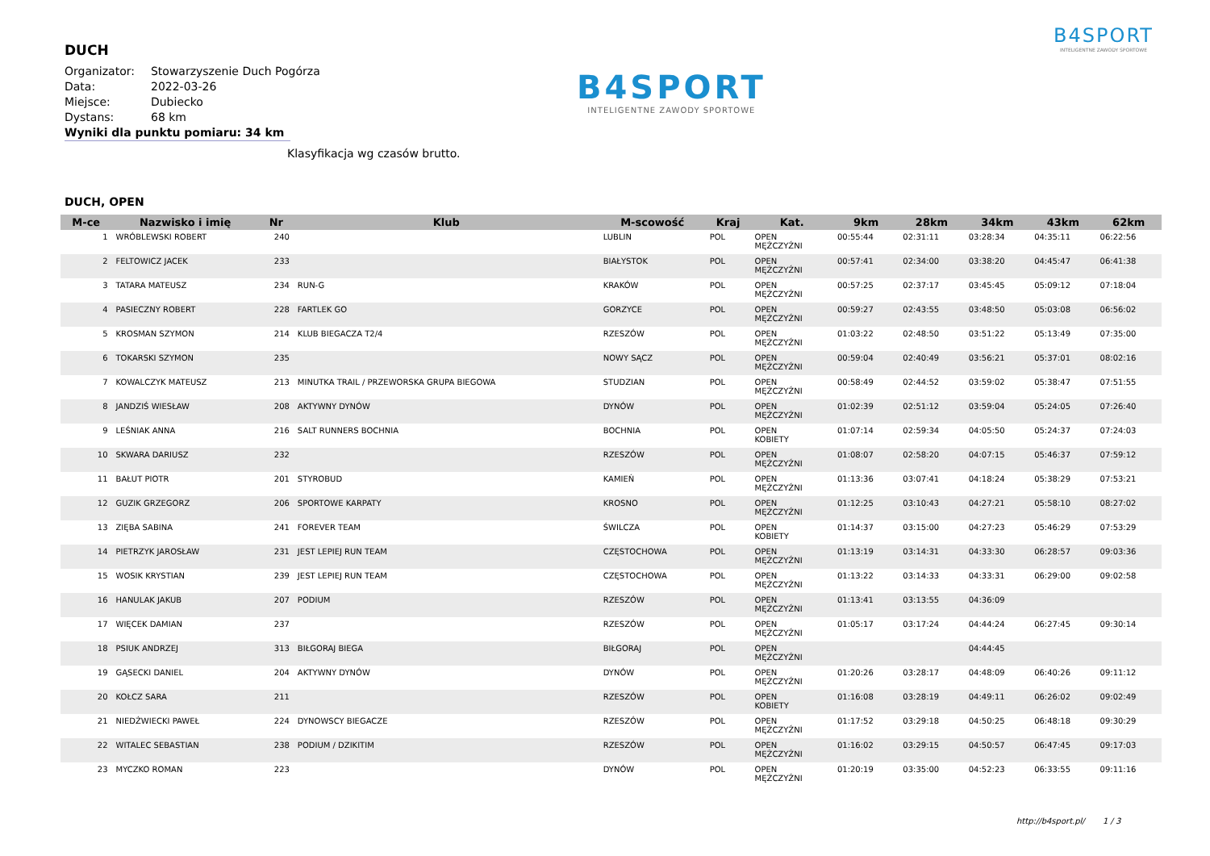DUCH
| Organizator: | Stowarzyszenie Duch Pogórza |
| Data: | 2022-03-26 |
| Miejsce: | Dubiecko |
| Dystans: | 68 km |
Wyniki dla punktu pomiaru: 34 km
B4SPORT
INTELIGENTNE ZAWODY SPORTOWE
B4SPORT
INTELIGENTNE ZAWODY SPORTOWE
Klasyfikacja wg czasów brutto.
DUCH, OPEN
| M-ce | Nazwisko i imię | Nr | Klub | M-scowość | Kraj | Kat. | 9km | 28km | 34km | 43km | 62km |
| --- | --- | --- | --- | --- | --- | --- | --- | --- | --- | --- | --- |
| 1 | WRÓBLEWSKI ROBERT | 240 | | LUBLIN | POL | OPEN MĘŻCZYŹNI | 00:55:44 | 02:31:11 | 03:28:34 | 04:35:11 | 06:22:56 |
| 2 | FELTOWICZ JACEK | 233 | | BIAŁYSTOK | POL | OPEN MĘŻCZYŹNI | 00:57:41 | 02:34:00 | 03:38:20 | 04:45:47 | 06:41:38 |
| 3 | TATARA MATEUSZ | 234 | RUN-G | KRAKÓW | POL | OPEN MĘŻCZYŹNI | 00:57:25 | 02:37:17 | 03:45:45 | 05:09:12 | 07:18:04 |
| 4 | PASIECZNY ROBERT | 228 | FARTLEK GO | GORZYCE | POL | OPEN MĘŻCZYŹNI | 00:59:27 | 02:43:55 | 03:48:50 | 05:03:08 | 06:56:02 |
| 5 | KROSMAN SZYMON | 214 | KLUB BIEGACZA T2/4 | RZESZÓW | POL | OPEN MĘŻCZYŹNI | 01:03:22 | 02:48:50 | 03:51:22 | 05:13:49 | 07:35:00 |
| 6 | TOKARSKI SZYMON | 235 | | NOWY SĄCZ | POL | OPEN MĘŻCZYŹNI | 00:59:04 | 02:40:49 | 03:56:21 | 05:37:01 | 08:02:16 |
| 7 | KOWALCZYK MATEUSZ | 213 | MINUTKA TRAIL / PRZEWORSKA GRUPA BIEGOWA | STUDZIAN | POL | OPEN MĘŻCZYŹNI | 00:58:49 | 02:44:52 | 03:59:02 | 05:38:47 | 07:51:55 |
| 8 | JANDZIŚ WIESŁAW | 208 | AKTYWNY DYNÓW | DYNÓW | POL | OPEN MĘŻCZYŹNI | 01:02:39 | 02:51:12 | 03:59:04 | 05:24:05 | 07:26:40 |
| 9 | LEŚNIAK ANNA | 216 | SALT RUNNERS BOCHNIA | BOCHNIA | POL | OPEN KOBIETY | 01:07:14 | 02:59:34 | 04:05:50 | 05:24:37 | 07:24:03 |
| 10 | SKWARA DARIUSZ | 232 | | RZESZÓW | POL | OPEN MĘŻCZYŹNI | 01:08:07 | 02:58:20 | 04:07:15 | 05:46:37 | 07:59:12 |
| 11 | BAŁUT PIOTR | 201 | STYROBUD | KAMIEŃ | POL | OPEN MĘŻCZYŹNI | 01:13:36 | 03:07:41 | 04:18:24 | 05:38:29 | 07:53:21 |
| 12 | GUZIK GRZEGORZ | 206 | SPORTOWE KARPATY | KROSNO | POL | OPEN MĘŻCZYŹNI | 01:12:25 | 03:10:43 | 04:27:21 | 05:58:10 | 08:27:02 |
| 13 | ZIĘBA SABINA | 241 | FOREVER TEAM | ŚWILCZA | POL | OPEN KOBIETY | 01:14:37 | 03:15:00 | 04:27:23 | 05:46:29 | 07:53:29 |
| 14 | PIETRZYK JAROSŁAW | 231 | JEST LEPIEJ RUN TEAM | CZĘSTOCHOWA | POL | OPEN MĘŻCZYŹNI | 01:13:19 | 03:14:31 | 04:33:30 | 06:28:57 | 09:03:36 |
| 15 | WOSIK KRYSTIAN | 239 | JEST LEPIEJ RUN TEAM | CZĘSTOCHOWA | POL | OPEN MĘŻCZYŹNI | 01:13:22 | 03:14:33 | 04:33:31 | 06:29:00 | 09:02:58 |
| 16 | HANULAK JAKUB | 207 | PODIUM | RZESZÓW | POL | OPEN MĘŻCZYŹNI | 01:13:41 | 03:13:55 | 04:36:09 | | |
| 17 | WIĘCEK DAMIAN | 237 | | RZESZÓW | POL | OPEN MĘŻCZYŹNI | 01:05:17 | 03:17:24 | 04:44:24 | 06:27:45 | 09:30:14 |
| 18 | PSIUK ANDRZEJ | 313 | BIŁGORAJ BIEGA | BIŁGORAJ | POL | OPEN MĘŻCZYŹNI | | | 04:44:45 | | |
| 19 | GĄSECKI DANIEL | 204 | AKTYWNY DYNÓW | DYNÓW | POL | OPEN MĘŻCZYŹNI | 01:20:26 | 03:28:17 | 04:48:09 | 06:40:26 | 09:11:12 |
| 20 | KOŁCZ SARA | 211 | | RZESZÓW | POL | OPEN KOBIETY | 01:16:08 | 03:28:19 | 04:49:11 | 06:26:02 | 09:02:49 |
| 21 | NIEDŹWIECKI PAWEŁ | 224 | DYNOWSCY BIEGACZE | RZESZÓW | POL | OPEN MĘŻCZYŹNI | 01:17:52 | 03:29:18 | 04:50:25 | 06:48:18 | 09:30:29 |
| 22 | WITALEC SEBASTIAN | 238 | PODIUM / DZIKITIM | RZESZÓW | POL | OPEN MĘŻCZYŹNI | 01:16:02 | 03:29:15 | 04:50:57 | 06:47:45 | 09:17:03 |
| 23 | MYCZKO ROMAN | 223 | | DYNÓW | POL | OPEN MĘŻCZYŹNI | 01:20:19 | 03:35:00 | 04:52:23 | 06:33:55 | 09:11:16 |
http://b4sport.pl/ 1 / 3